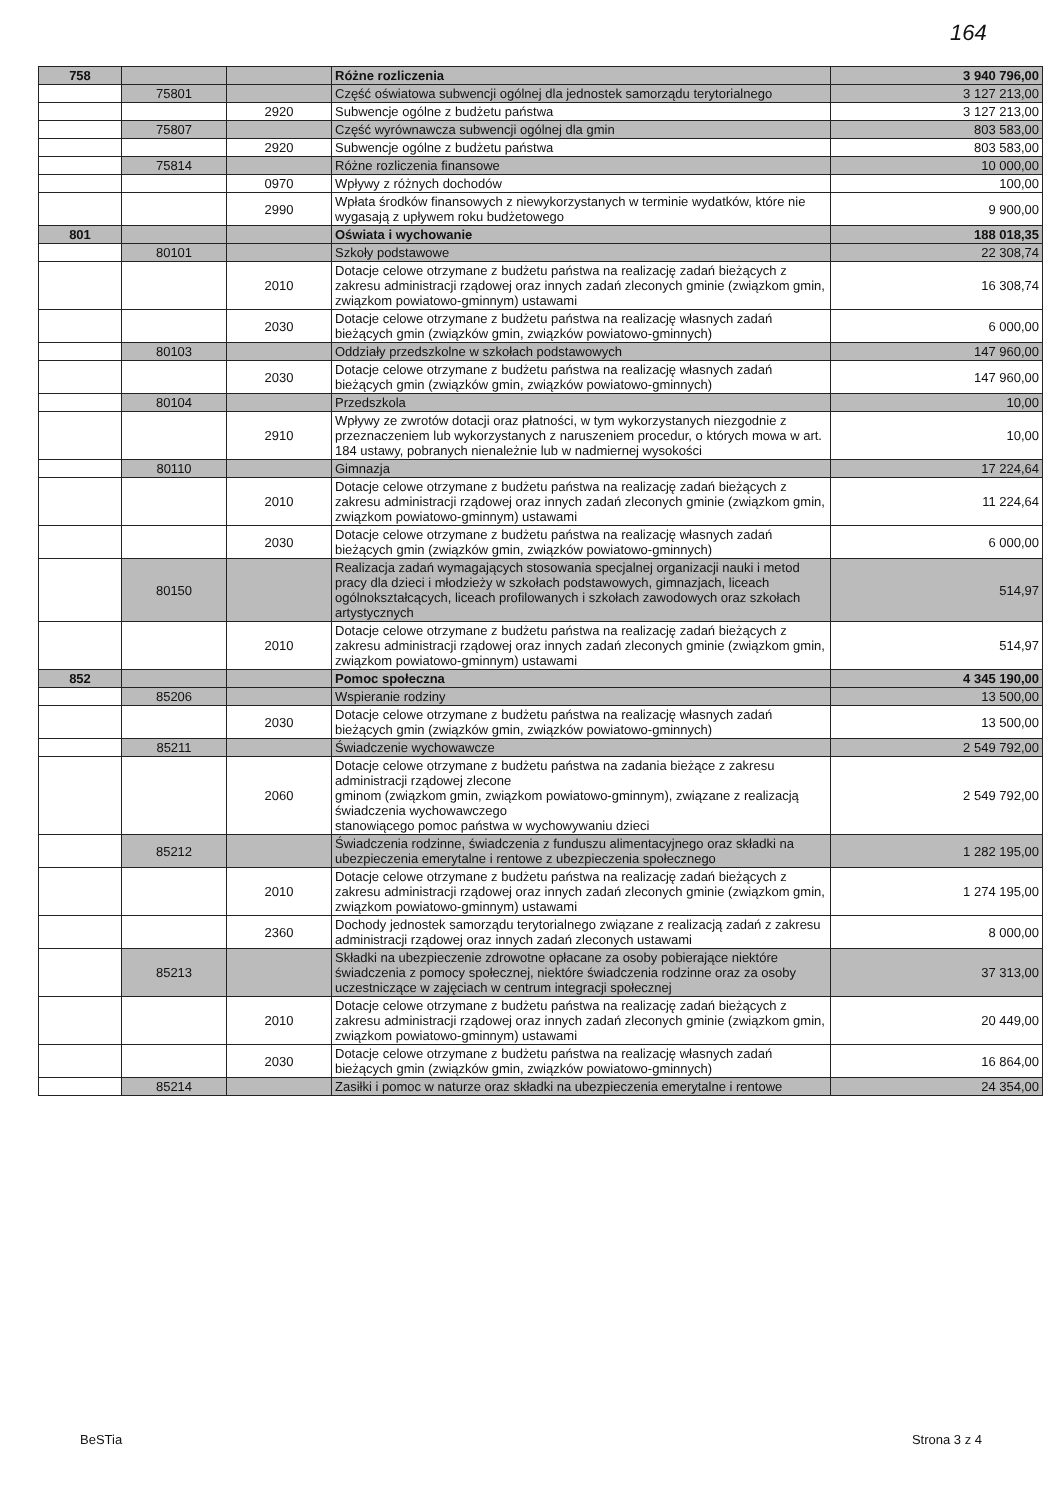164
| 758 | | | Różne rozliczenia | 3 940 796,00 |
| | 75801 | | Część oświatowa subwencji ogólnej dla jednostek samorządu terytorialnego | 3 127 213,00 |
| | | 2920 | Subwencje ogólne z budżetu państwa | 3 127 213,00 |
| | 75807 | | Część wyrównawcza subwencji ogólnej dla gmin | 803 583,00 |
| | | 2920 | Subwencje ogólne z budżetu państwa | 803 583,00 |
| | 75814 | | Różne rozliczenia finansowe | 10 000,00 |
| | | 0970 | Wpływy z różnych dochodów | 100,00 |
| | | 2990 | Wpłata środków finansowych z niewykorzystanych w terminie wydatków, które nie wygasają z upływem roku budżetowego | 9 900,00 |
| 801 | | | Oświata i wychowanie | 188 018,35 |
| | 80101 | | Szkoły podstawowe | 22 308,74 |
| | | 2010 | Dotacje celowe otrzymane z budżetu państwa na realizację zadań bieżących z zakresu administracji rządowej oraz innych zadań zleconych gminie (związkom gmin, związkom powiatowo-gminnym) ustawami | 16 308,74 |
| | | 2030 | Dotacje celowe otrzymane z budżetu państwa na realizację własnych zadań bieżących gmin (związków gmin, związków powiatowo-gminnych) | 6 000,00 |
| | 80103 | | Oddziały przedszkolne w szkołach podstawowych | 147 960,00 |
| | | 2030 | Dotacje celowe otrzymane z budżetu państwa na realizację własnych zadań bieżących gmin (związków gmin, związków powiatowo-gminnych) | 147 960,00 |
| | 80104 | | Przedszkola | 10,00 |
| | | 2910 | Wpływy ze zwrotów dotacji oraz płatności, w tym wykorzystanych niezgodnie z przeznaczeniem lub wykorzystanych z naruszeniem procedur, o których mowa w art. 184 ustawy, pobranych nienależnie lub w nadmiernej wysokości | 10,00 |
| | 80110 | | Gimnazja | 17 224,64 |
| | | 2010 | Dotacje celowe otrzymane z budżetu państwa na realizację zadań bieżących z zakresu administracji rządowej oraz innych zadań zleconych gminie (związkom gmin, związkom powiatowo-gminnym) ustawami | 11 224,64 |
| | | 2030 | Dotacje celowe otrzymane z budżetu państwa na realizację własnych zadań bieżących gmin (związków gmin, związków powiatowo-gminnych) | 6 000,00 |
| | 80150 | | Realizacja zadań wymagających stosowania specjalnej organizacji nauki i metod pracy dla dzieci i młodzieży w szkołach podstawowych, gimnazjach, liceach ogólnokształcących, liceach profilowanych i szkołach zawodowych oraz szkołach artystycznych | 514,97 |
| | | 2010 | Dotacje celowe otrzymane z budżetu państwa na realizację zadań bieżących z zakresu administracji rządowej oraz innych zadań zleconych gminie (związkom gmin, związkom powiatowo-gminnym) ustawami | 514,97 |
| 852 | | | Pomoc społeczna | 4 345 190,00 |
| | 85206 | | Wspieranie rodziny | 13 500,00 |
| | | 2030 | Dotacje celowe otrzymane z budżetu państwa na realizację własnych zadań bieżących gmin (związków gmin, związków powiatowo-gminnych) | 13 500,00 |
| | 85211 | | Świadczenie wychowawcze | 2 549 792,00 |
| | | 2060 | Dotacje celowe otrzymane z budżetu państwa na zadania bieżące z zakresu administracji rządowej zlecone gminom (związkom gmin, związkom powiatowo-gminnym), związane z realizacją świadczenia wychowawczego stanowiącego pomoc państwa w wychowywaniu dzieci | 2 549 792,00 |
| | 85212 | | Świadczenia rodzinne, świadczenia z funduszu alimentacyjnego oraz składki na ubezpieczenia emerytalne i rentowe z ubezpieczenia społecznego | 1 282 195,00 |
| | | 2010 | Dotacje celowe otrzymane z budżetu państwa na realizację zadań bieżących z zakresu administracji rządowej oraz innych zadań zleconych gminie (związkom gmin, związkom powiatowo-gminnym) ustawami | 1 274 195,00 |
| | | 2360 | Dochody jednostek samorządu terytorialnego związane z realizacją zadań z zakresu administracji rządowej oraz innych zadań zleconych ustawami | 8 000,00 |
| | 85213 | | Składki na ubezpieczenie zdrowotne opłacane za osoby pobierające niektóre świadczenia z pomocy społecznej, niektóre świadczenia rodzinne oraz za osoby uczestniczące w zajęciach w centrum integracji społecznej | 37 313,00 |
| | | 2010 | Dotacje celowe otrzymane z budżetu państwa na realizację zadań bieżących z zakresu administracji rządowej oraz innych zadań zleconych gminie (związkom gmin, związkom powiatowo-gminnym) ustawami | 20 449,00 |
| | | 2030 | Dotacje celowe otrzymane z budżetu państwa na realizację własnych zadań bieżących gmin (związków gmin, związków powiatowo-gminnych) | 16 864,00 |
| | 85214 | | Zasiłki i pomoc w naturze oraz składki na ubezpieczenia emerytalne i rentowe | 24 354,00 |
BeSTia Strona 3 z 4